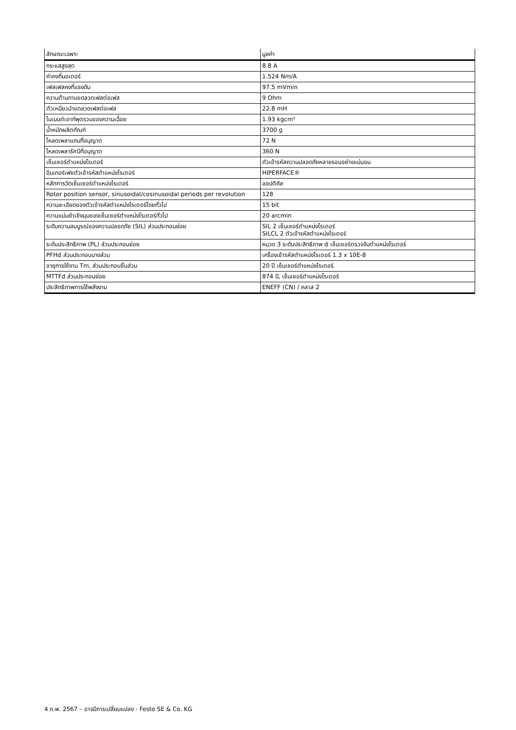| ลักษณะเฉพาะ | มูลค่า |
| --- | --- |
| กระแสสูงสุด | 8.8 A |
| ค่าคงที่มอเตอร์ | 1.524 Nm/A |
| เฟสเฟสคงที่แรงดัน | 97.5 mVmin |
| ความต้านทานขดลวดเฟสต่อเฟส | 9 Ohm |
| ตัวเหนี่ยวนำขดลวดเฟสต่อเฟส | 22.8 mH |
| โมเมนต์เอาท์พุตรวมของความเฉื่อย | 1.93 kgcm² |
| น้ำหนักผลิตภัณฑ์ | 3700 g |
| โหลดเพลาแกนที่อนุญาต | 72 N |
| โหลดเพลารัศมีที่อนุญาต | 360 N |
| เซ็นเซอร์ตำแหน่งโรเตอร์ | ตัวเข้ารหัสความปลอดภัยหลายรอบอย่างแน่นอน |
| อินเทอร์เฟซตัวเข้ารหัสตำแหน่งโรเตอร์ | HIPERFACE® |
| หลักการวัดเซ็นเซอร์ตำแหน่งโรเตอร์ | ออปติคัล |
| Rotor position sensor, sinusoidal/cosinusoidal periods per revolution | 128 |
| ความละเอียดของตัวเข้ารหัสตำแหน่งโรเตอร์โดยทั่วไป | 15 bit |
| ความแม่นยำเชิงมุมของเซ็นเซอร์ตำแหน่งโรเตอร์ทั่วไป | 20 arcmin |
| ระดับความสมบูรณ์ของความปลอดภัย (SIL) ส่วนประกอบย่อย | SIL 2 เซ็นเซอร์ตำแหน่งโรเตอร์ SILCL 2 ตัวเข้ารหัสตำแหน่งโรเตอร์ |
| ระดับประสิทธิภาพ (PL) ส่วนประกอบย่อย | หมวด 3 ระดับประสิทธิภาพ d เซ็นเซอร์ตรวจจับตำแหน่งโรเตอร์ |
| PFHd ส่วนประกอบบางส่วน | เครื่องเข้ารหัสตำแหน่งโรเตอร์ 1.3 x 10E-8 |
| อายุการใช้งาน Tm, ส่วนประกอบชิ้นส่วน | 20 ปี เซ็นเซอร์ตำแหน่งโรเตอร์ |
| MTTFd ส่วนประกอบย่อย | 874 ปี, เซ็นเซอร์ตำแหน่งโรเตอร์ |
| ประสิทธิภาพการใช้พลังงาน | ENEFF (CN) / คลาส 2 |
4 ก.พ. 2567 – อาจมีการเปลี่ยนแปลง - Festo SE & Co. KG